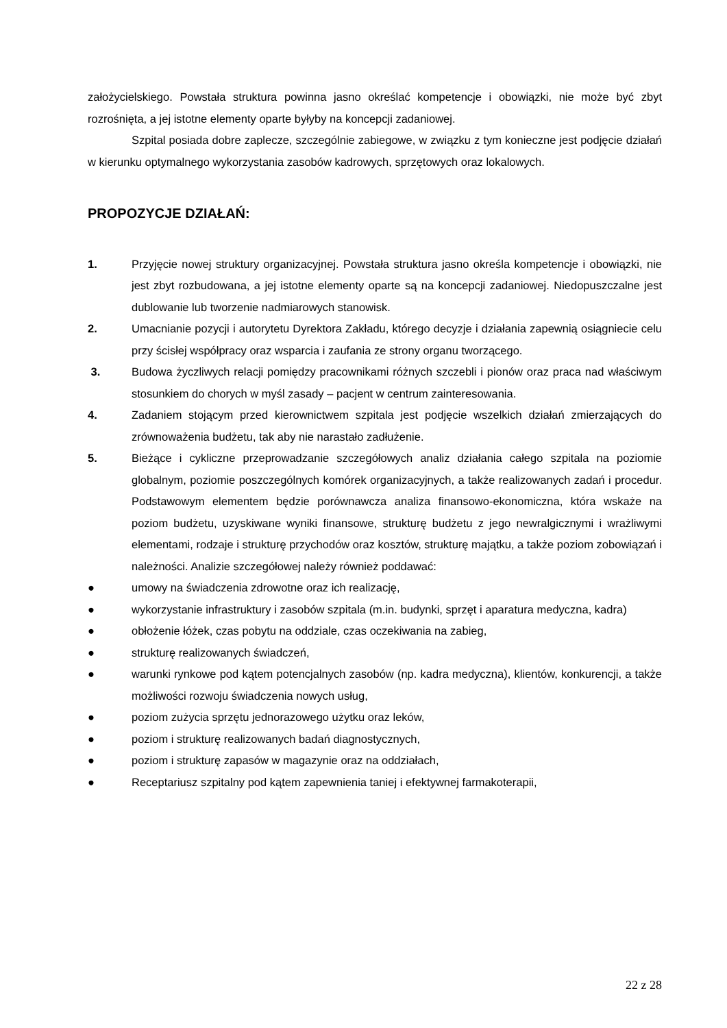założycielskiego. Powstała struktura powinna jasno określać kompetencje i obowiązki, nie może być zbyt rozrośnięta, a jej istotne elementy oparte byłyby na koncepcji zadaniowej.
Szpital posiada dobre zaplecze, szczególnie zabiegowe, w związku z tym konieczne jest podjęcie działań w kierunku optymalnego wykorzystania zasobów kadrowych, sprzętowych oraz lokalowych.
PROPOZYCJE DZIAŁAŃ:
1. Przyjęcie nowej struktury organizacyjnej. Powstała struktura jasno określa kompetencje i obowiązki, nie jest zbyt rozbudowana, a jej istotne elementy oparte są na koncepcji zadaniowej. Niedopuszczalne jest dublowanie lub tworzenie nadmiarowych stanowisk.
2. Umacnianie pozycji i autorytetu Dyrektora Zakładu, którego decyzje i działania zapewnią osiągniecie celu przy ścisłej współpracy oraz wsparcia i zaufania ze strony organu tworzącego.
3. Budowa życzliwych relacji pomiędzy pracownikami różnych szczebli i pionów oraz praca nad właściwym stosunkiem do chorych w myśl zasady – pacjent w centrum zainteresowania.
4. Zadaniem stojącym przed kierownictwem szpitala jest podjęcie wszelkich działań zmierzających do zrównoważenia budżetu, tak aby nie narastało zadłużenie.
5. Bieżące i cykliczne przeprowadzanie szczegółowych analiz działania całego szpitala na poziomie globalnym, poziomie poszczególnych komórek organizacyjnych, a także realizowanych zadań i procedur. Podstawowym elementem będzie porównawcza analiza finansowo-ekonomiczna, która wskaże na poziom budżetu, uzyskiwane wyniki finansowe, strukturę budżetu z jego newralgicznymi i wrażliwymi elementami, rodzaje i strukturę przychodów oraz kosztów, strukturę majątku, a także poziom zobowiązań i należności. Analizie szczegółowej należy również poddawać:
● umowy na świadczenia zdrowotne oraz ich realizację,
● wykorzystanie infrastruktury i zasobów szpitala (m.in. budynki, sprzęt i aparatura medyczna, kadra)
● obłożenie łóżek, czas pobytu na oddziale, czas oczekiwania na zabieg,
● strukturę realizowanych świadczeń,
● warunki rynkowe pod kątem potencjalnych zasobów (np. kadra medyczna), klientów, konkurencji, a także możliwości rozwoju świadczenia nowych usług,
● poziom zużycia sprzętu jednorazowego użytku oraz leków,
● poziom i strukturę realizowanych badań diagnostycznych,
● poziom i strukturę zapasów w magazynie oraz na oddziałach,
● Receptariusz szpitalny pod kątem zapewnienia taniej i efektywnej farmakoterapii,
22 z 28